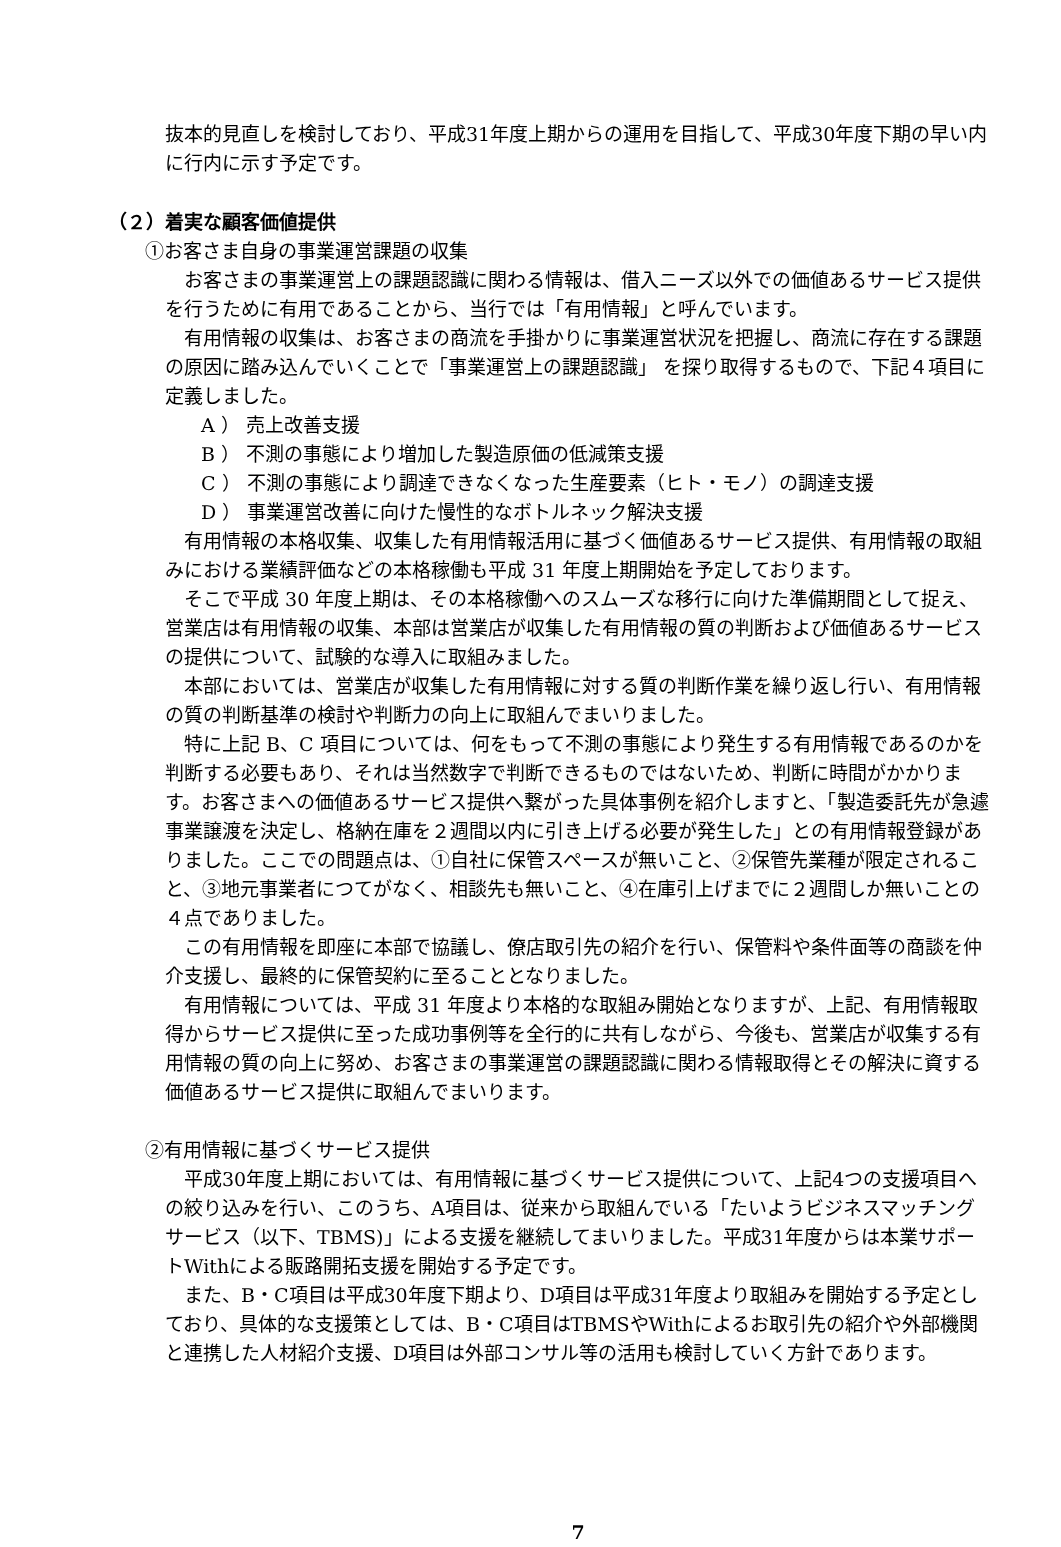抜本的見直しを検討しており、平成31年度上期からの運用を目指して、平成30年度下期の早い内に行内に示す予定です。
（２）着実な顧客価値提供
①お客さま自身の事業運営課題の収集
お客さまの事業運営上の課題認識に関わる情報は、借入ニーズ以外での価値あるサービス提供を行うために有用であることから、当行では「有用情報」と呼んでいます。
有用情報の収集は、お客さまの商流を手掛かりに事業運営状況を把握し、商流に存在する課題の原因に踏み込んでいくことで「事業運営上の課題認識」 を探り取得するもので、下記４項目に定義しました。
A ） 売上改善支援
B ） 不測の事態により増加した製造原価の低減策支援
C ） 不測の事態により調達できなくなった生産要素（ヒト・モノ）の調達支援
D ） 事業運営改善に向けた慢性的なボトルネック解決支援
有用情報の本格収集、収集した有用情報活用に基づく価値あるサービス提供、有用情報の取組みにおける業績評価などの本格稼働も平成 31 年度上期開始を予定しております。
そこで平成 30 年度上期は、その本格稼働へのスムーズな移行に向けた準備期間として捉え、営業店は有用情報の収集、本部は営業店が収集した有用情報の質の判断および価値あるサービスの提供について、試験的な導入に取組みました。
本部においては、営業店が収集した有用情報に対する質の判断作業を繰り返し行い、有用情報の質の判断基準の検討や判断力の向上に取組んでまいりました。
特に上記 B、C 項目については、何をもって不測の事態により発生する有用情報であるのかを判断する必要もあり、それは当然数字で判断できるものではないため、判断に時間がかかります。お客さまへの価値あるサービス提供へ繋がった具体事例を紹介しますと、「製造委託先が急遽事業譲渡を決定し、格納在庫を２週間以内に引き上げる必要が発生した」との有用情報登録がありました。ここでの問題点は、①自社に保管スペースが無いこと、②保管先業種が限定されること、③地元事業者につてがなく、相談先も無いこと、④在庫引上げまでに２週間しか無いことの４点でありました。
この有用情報を即座に本部で協議し、僚店取引先の紹介を行い、保管料や条件面等の商談を仲介支援し、最終的に保管契約に至ることとなりました。
有用情報については、平成 31 年度より本格的な取組み開始となりますが、上記、有用情報取得からサービス提供に至った成功事例等を全行的に共有しながら、今後も、営業店が収集する有用情報の質の向上に努め、お客さまの事業運営の課題認識に関わる情報取得とその解決に資する価値あるサービス提供に取組んでまいります。
②有用情報に基づくサービス提供
平成30年度上期においては、有用情報に基づくサービス提供について、上記4つの支援項目への絞り込みを行い、このうち、A項目は、従来から取組んでいる「たいようビジネスマッチングサービス（以下、TBMS)」による支援を継続してまいりました。平成31年度からは本業サポートWithによる販路開拓支援を開始する予定です。
また、B・C項目は平成30年度下期より、D項目は平成31年度より取組みを開始する予定としており、具体的な支援策としては、B・C項目はTBMSやWithによるお取引先の紹介や外部機関と連携した人材紹介支援、D項目は外部コンサル等の活用も検討していく方針であります。
7